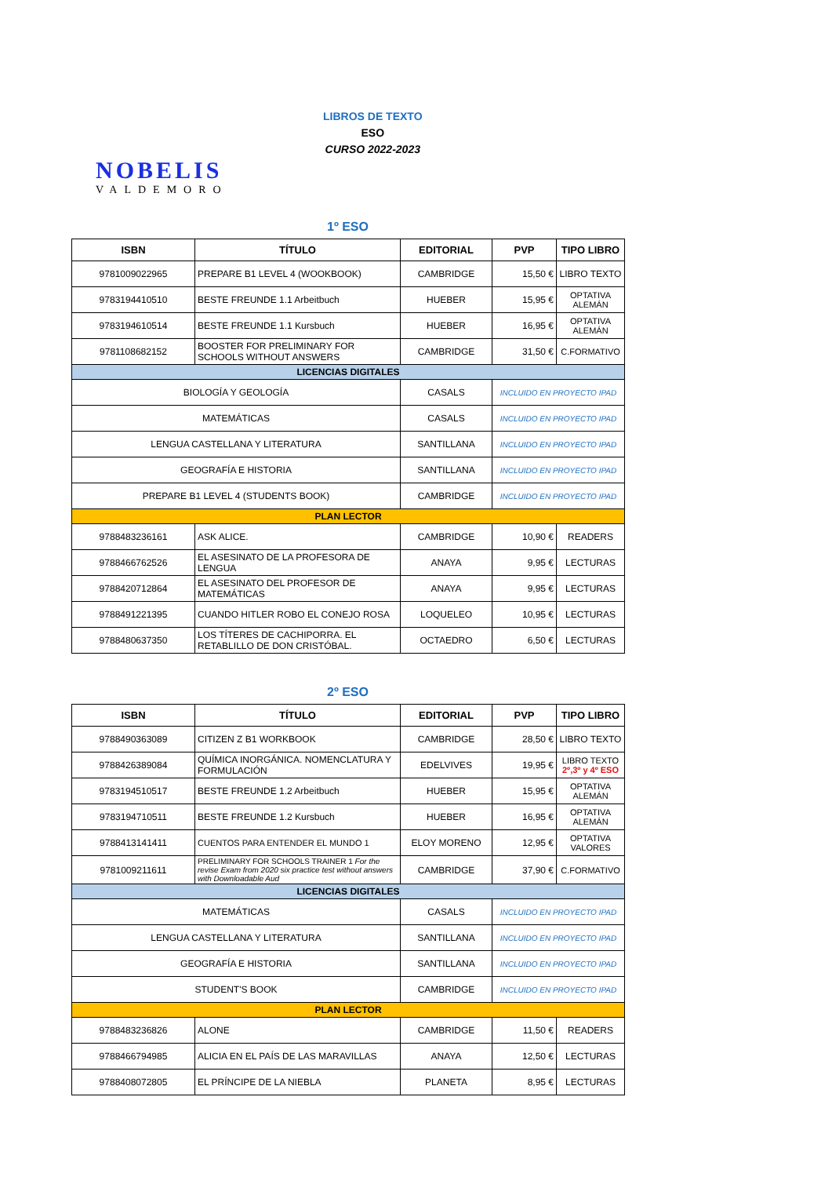NOBELIS
VALDEMORO
LIBROS DE TEXTO
ESO
CURSO 2022-2023
1º ESO
| ISBN | TÍTULO | EDITORIAL | PVP | TIPO LIBRO |
| --- | --- | --- | --- | --- |
| 9781009022965 | PREPARE B1 LEVEL 4 (WOOKBOOK) | CAMBRIDGE | 15,50 € | LIBRO TEXTO |
| 9783194410510 | BESTE FREUNDE 1.1 Arbeitbuch | HUEBER | 15,95 € | OPTATIVA ALEMÁN |
| 9783194610514 | BESTE FREUNDE 1.1 Kursbuch | HUEBER | 16,95 € | OPTATIVA ALEMÁN |
| 9781108682152 | BOOSTER FOR PRELIMINARY FOR SCHOOLS WITHOUT ANSWERS | CAMBRIDGE | 31,50 € | C.FORMATIVO |
| LICENCIAS DIGITALES | | | | |
| BIOLOGÍA Y GEOLOGÍA | | CASALS | INCLUIDO EN PROYECTO IPAD | |
| MATEMÁTICAS | | CASALS | INCLUIDO EN PROYECTO IPAD | |
| LENGUA CASTELLANA Y LITERATURA | | SANTILLANA | INCLUIDO EN PROYECTO IPAD | |
| GEOGRAFÍA E HISTORIA | | SANTILLANA | INCLUIDO EN PROYECTO IPAD | |
| PREPARE B1 LEVEL 4 (STUDENTS BOOK) | | CAMBRIDGE | INCLUIDO EN PROYECTO IPAD | |
| PLAN LECTOR | | | | |
| 9788483236161 | ASK ALICE. | CAMBRIDGE | 10,90 € | READERS |
| 9788466762526 | EL ASESINATO DE LA PROFESORA DE LENGUA | ANAYA | 9,95 € | LECTURAS |
| 9788420712864 | EL ASESINATO DEL PROFESOR DE MATEMÁTICAS | ANAYA | 9,95 € | LECTURAS |
| 9788491221395 | CUANDO HITLER ROBO EL CONEJO ROSA | LOQUELEO | 10,95 € | LECTURAS |
| 9788480637350 | LOS TÍTERES DE CACHIPORRA. EL RETABLILLO DE DON CRISTÓBAL. | OCTAEDRO | 6,50 € | LECTURAS |
2º ESO
| ISBN | TÍTULO | EDITORIAL | PVP | TIPO LIBRO |
| --- | --- | --- | --- | --- |
| 9788490363089 | CITIZEN Z B1 WORKBOOK | CAMBRIDGE | 28,50 € | LIBRO TEXTO |
| 9788426389084 | QUÍMICA INORGÁNICA. NOMENCLATURA Y FORMULACIÓN | EDELVIVES | 19,95 € | LIBRO TEXTO 2º,3º y 4º ESO |
| 9783194510517 | BESTE FREUNDE 1.2 Arbeitbuch | HUEBER | 15,95 € | OPTATIVA ALEMÁN |
| 9783194710511 | BESTE FREUNDE 1.2 Kursbuch | HUEBER | 16,95 € | OPTATIVA ALEMÁN |
| 9788413141411 | CUENTOS PARA ENTENDER EL MUNDO 1 | ELOY MORENO | 12,95 € | OPTATIVA VALORES |
| 9781009211611 | PRELIMINARY FOR SCHOOLS TRAINER 1 For the revise Exam from 2020 six practice test without answers with Downloadable Aud | CAMBRIDGE | 37,90 € | C.FORMATIVO |
| LICENCIAS DIGITALES | | | | |
| MATEMÁTICAS | | CASALS | INCLUIDO EN PROYECTO IPAD | |
| LENGUA CASTELLANA Y LITERATURA | | SANTILLANA | INCLUIDO EN PROYECTO IPAD | |
| GEOGRAFÍA E HISTORIA | | SANTILLANA | INCLUIDO EN PROYECTO IPAD | |
| STUDENT'S BOOK | | CAMBRIDGE | INCLUIDO EN PROYECTO IPAD | |
| PLAN LECTOR | | | | |
| 9788483236826 | ALONE | CAMBRIDGE | 11,50 € | READERS |
| 9788466794985 | ALICIA EN EL PAÍS DE LAS MARAVILLAS | ANAYA | 12,50 € | LECTURAS |
| 9788408072805 | EL PRÍNCIPE DE LA NIEBLA | PLANETA | 8,95 € | LECTURAS |